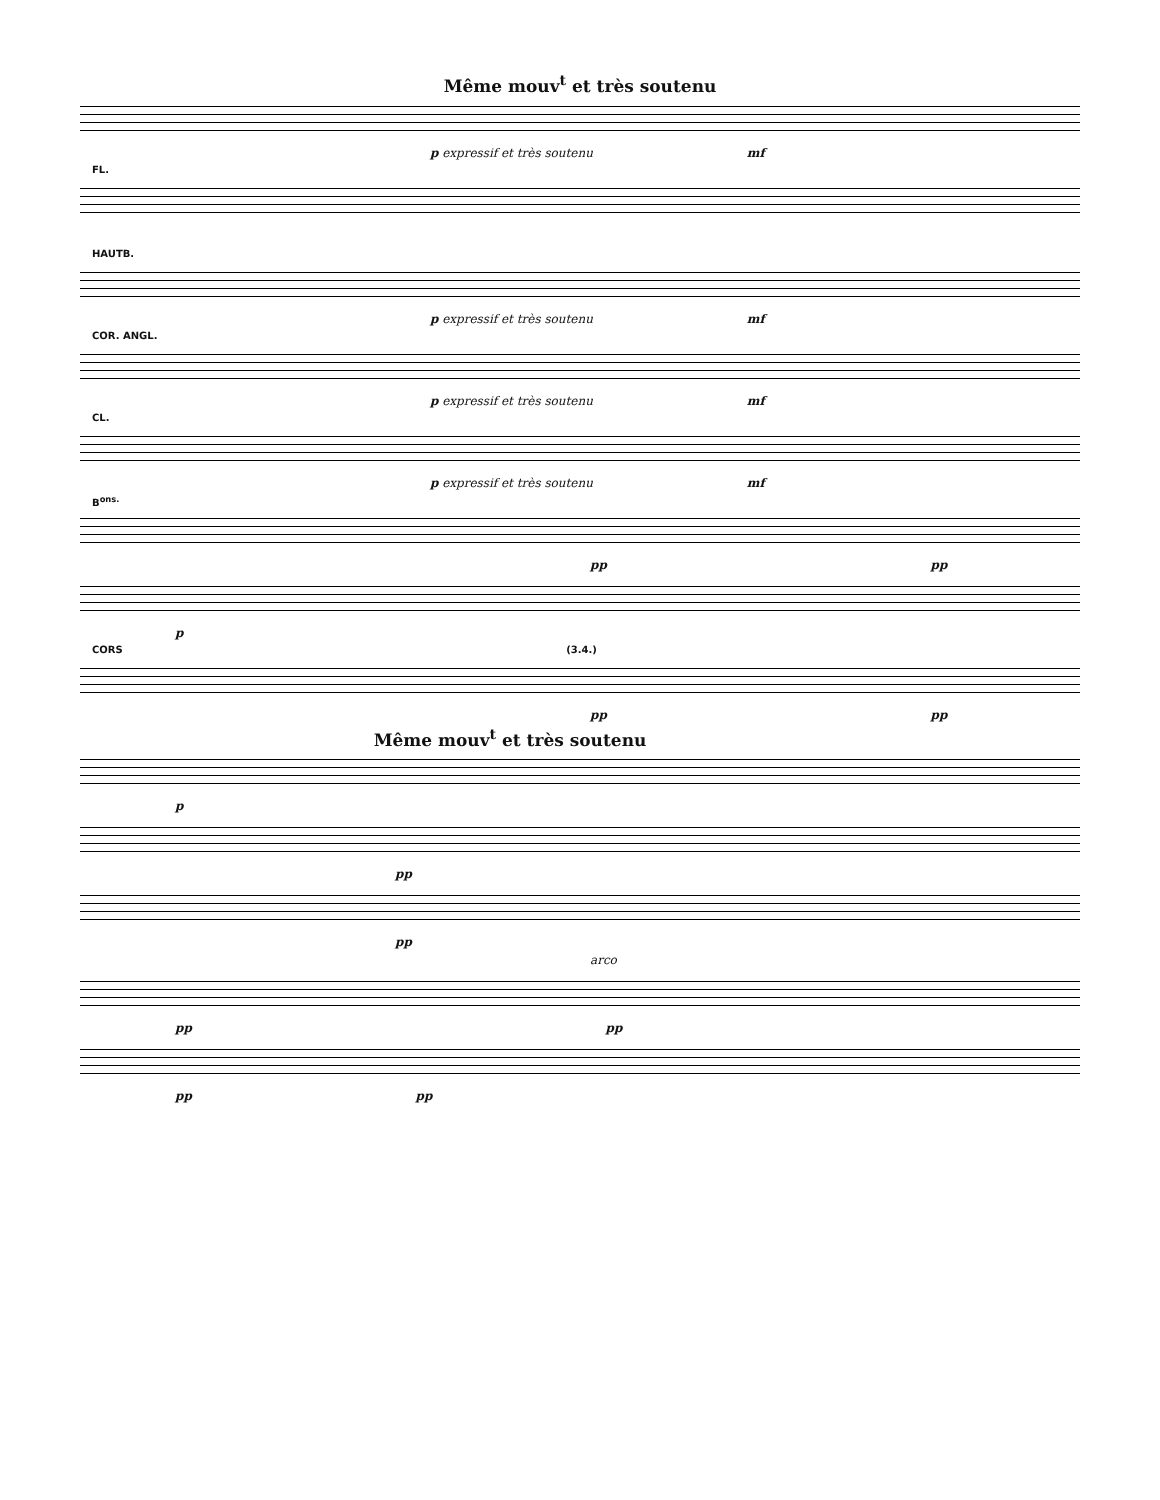Même mouv<sup>t</sup> et très soutenu
p expressif et très soutenu mf
FL.
HAUTB.
p expressif et très soutenu mf
COR. ANGL.
p expressif et très soutenu mf
CL.
p expressif et très soutenu mf
B<sup>ons.</sup>
pp pp
p
CORS (3.4.)
pp pp
Même mouv<sup>t</sup> et très soutenu
p
pp
pp
arco
pp pp
pp pp